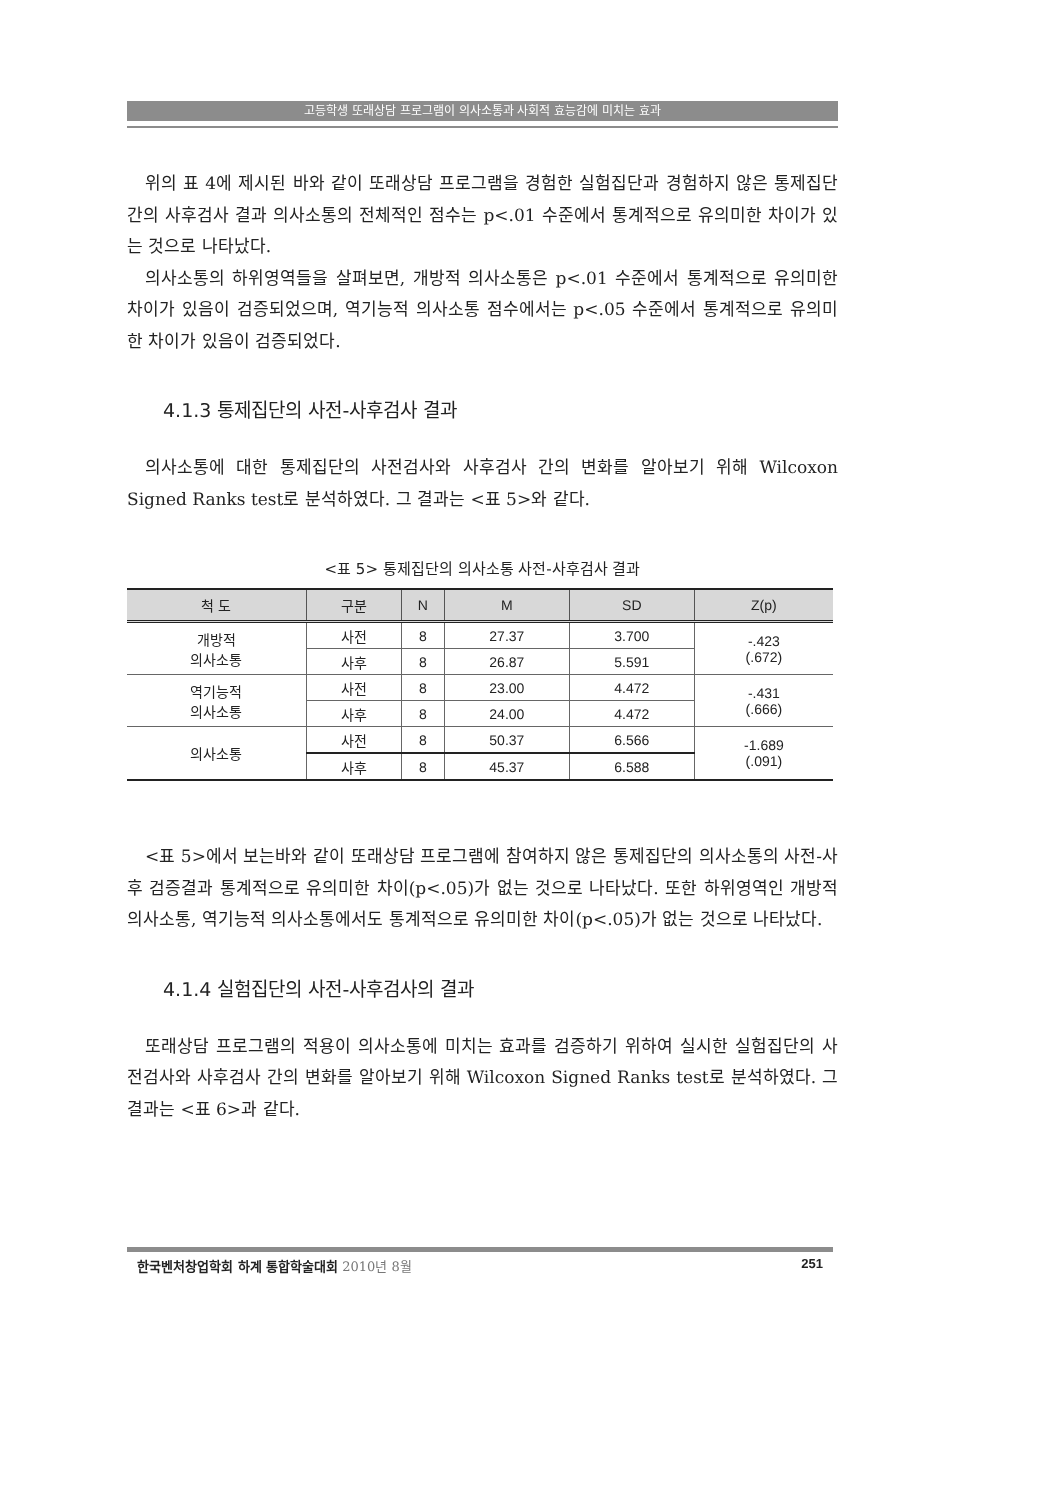고등학생 또래상담 프로그램이 의사소통과 사회적 효능감에 미치는 효과
위의 표 4에 제시된 바와 같이 또래상담 프로그램을 경험한 실험집단과 경험하지 않은 통제집단 간의 사후검사 결과 의사소통의 전체적인 점수는 p<.01 수준에서 통계적으로 유의미한 차이가 있는 것으로 나타났다.
의사소통의 하위영역들을 살펴보면, 개방적 의사소통은 p<.01 수준에서 통계적으로 유의미한 차이가 있음이 검증되었으며, 역기능적 의사소통 점수에서는 p<.05 수준에서 통계적으로 유의미한 차이가 있음이 검증되었다.
4.1.3 통제집단의 사전-사후검사 결과
의사소통에 대한 통제집단의 사전검사와 사후검사 간의 변화를 알아보기 위해 Wilcoxon Signed Ranks test로 분석하였다. 그 결과는 <표 5>와 같다.
<표 5> 통제집단의 의사소통 사전-사후검사 결과
| 척 도 | 구분 | N | M | SD | Z(p) |
| --- | --- | --- | --- | --- | --- |
| 개방적 의사소통 | 사전 | 8 | 27.37 | 3.700 | -.423 (.672) |
| | 사후 | 8 | 26.87 | 5.591 | |
| 역기능적 의사소통 | 사전 | 8 | 23.00 | 4.472 | -.431 (.666) |
| | 사후 | 8 | 24.00 | 4.472 | |
| 의사소통 | 사전 | 8 | 50.37 | 6.566 | -1.689 (.091) |
| | 사후 | 8 | 45.37 | 6.588 | |
<표 5>에서 보는바와 같이 또래상담 프로그램에 참여하지 않은 통제집단의 의사소통의 사전-사후 검증결과 통계적으로 유의미한 차이(p<.05)가 없는 것으로 나타났다. 또한 하위영역인 개방적 의사소통, 역기능적 의사소통에서도 통계적으로 유의미한 차이(p<.05)가 없는 것으로 나타났다.
4.1.4 실험집단의 사전-사후검사의 결과
또래상담 프로그램의 적용이 의사소통에 미치는 효과를 검증하기 위하여 실시한 실험집단의 사전검사와 사후검사 간의 변화를 알아보기 위해 Wilcoxon Signed Ranks test로 분석하였다. 그 결과는 <표 6>과 같다.
한국벤처창업학회 하계 통합학술대회 2010년 8월 251